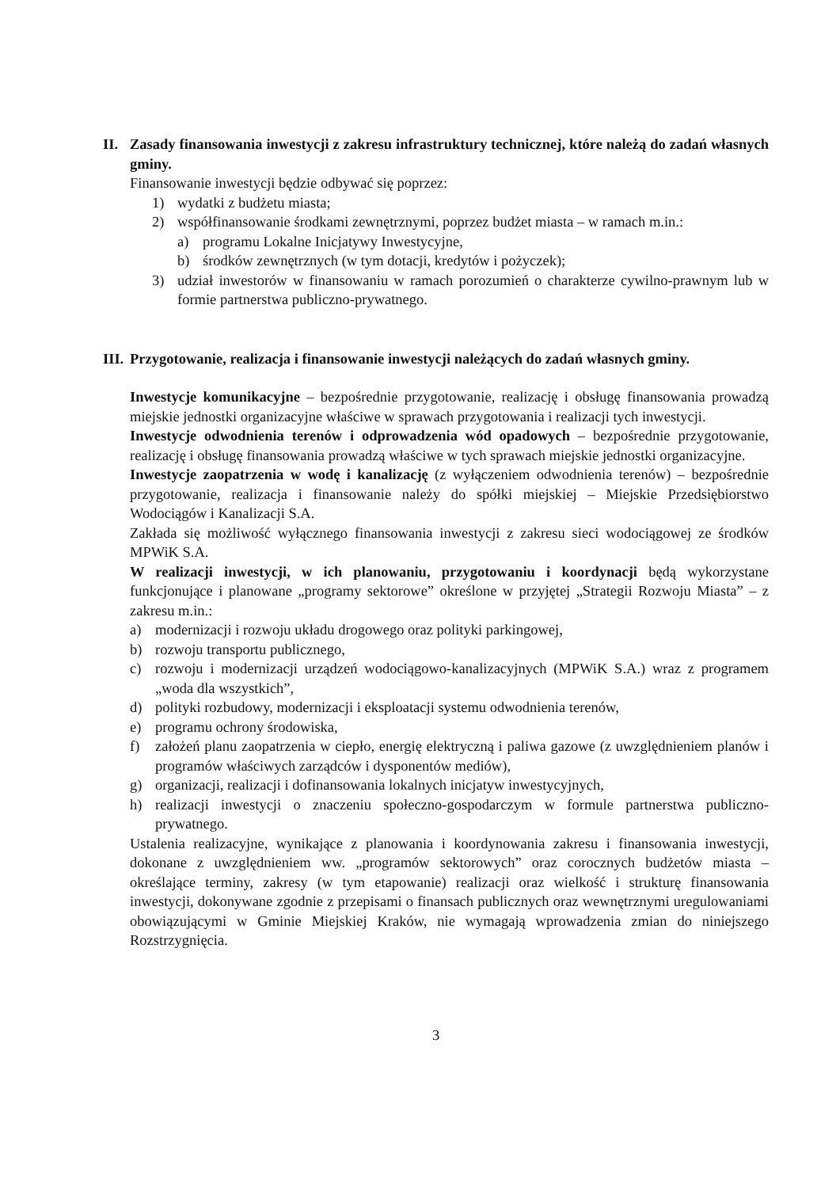II. Zasady finansowania inwestycji z zakresu infrastruktury technicznej, które należą do zadań własnych gminy.
Finansowanie inwestycji będzie odbywać się poprzez:
1) wydatki z budżetu miasta;
2) współfinansowanie środkami zewnętrznymi, poprzez budżet miasta – w ramach m.in.:
a) programu Lokalne Inicjatywy Inwestycyjne,
b) środków zewnętrznych (w tym dotacji, kredytów i pożyczek);
3) udział inwestorów w finansowaniu w ramach porozumień o charakterze cywilno-prawnym lub w formie partnerstwa publiczno-prywatnego.
III. Przygotowanie, realizacja i finansowanie inwestycji należących do zadań własnych gminy.
Inwestycje komunikacyjne – bezpośrednie przygotowanie, realizację i obsługę finansowania prowadzą miejskie jednostki organizacyjne właściwe w sprawach przygotowania i realizacji tych inwestycji.
Inwestycje odwodnienia terenów i odprowadzenia wód opadowych – bezpośrednie przygotowanie, realizację i obsługę finansowania prowadzą właściwe w tych sprawach miejskie jednostki organizacyjne.
Inwestycje zaopatrzenia w wodę i kanalizację (z wyłączeniem odwodnienia terenów) – bezpośrednie przygotowanie, realizacja i finansowanie należy do spółki miejskiej – Miejskie Przedsiębiorstwo Wodociągów i Kanalizacji S.A.
Zakłada się możliwość wyłącznego finansowania inwestycji z zakresu sieci wodociągowej ze środków MPWiK S.A.
W realizacji inwestycji, w ich planowaniu, przygotowaniu i koordynacji będą wykorzystane funkcjonujące i planowane „programy sektorowe” określone w przyjętej „Strategii Rozwoju Miasta” – z zakresu m.in.:
a) modernizacji i rozwoju układu drogowego oraz polityki parkingowej,
b) rozwoju transportu publicznego,
c) rozwoju i modernizacji urządzeń wodociągowo-kanalizacyjnych (MPWiK S.A.) wraz z programem „woda dla wszystkich”,
d) polityki rozbudowy, modernizacji i eksploatacji systemu odwodnienia terenów,
e) programu ochrony środowiska,
f) założeń planu zaopatrzenia w ciepło, energię elektryczną i paliwa gazowe (z uwzględnieniem planów i programów właściwych zarządców i dysponentów mediów),
g) organizacji, realizacji i dofinansowania lokalnych inicjatyw inwestycyjnych,
h) realizacji inwestycji o znaczeniu społeczno-gospodarczym w formule partnerstwa publiczno-prywatnego.
Ustalenia realizacyjne, wynikające z planowania i koordynowania zakresu i finansowania inwestycji, dokonane z uwzględnieniem ww. „programów sektorowych” oraz corocznych budżetów miasta – określające terminy, zakresy (w tym etapowanie) realizacji oraz wielkość i strukturę finansowania inwestycji, dokonywane zgodnie z przepisami o finansach publicznych oraz wewnętrznymi uregulowaniami obowiązującymi w Gminie Miejskiej Kraków, nie wymagają wprowadzenia zmian do niniejszego Rozstrzygnięcia.
3